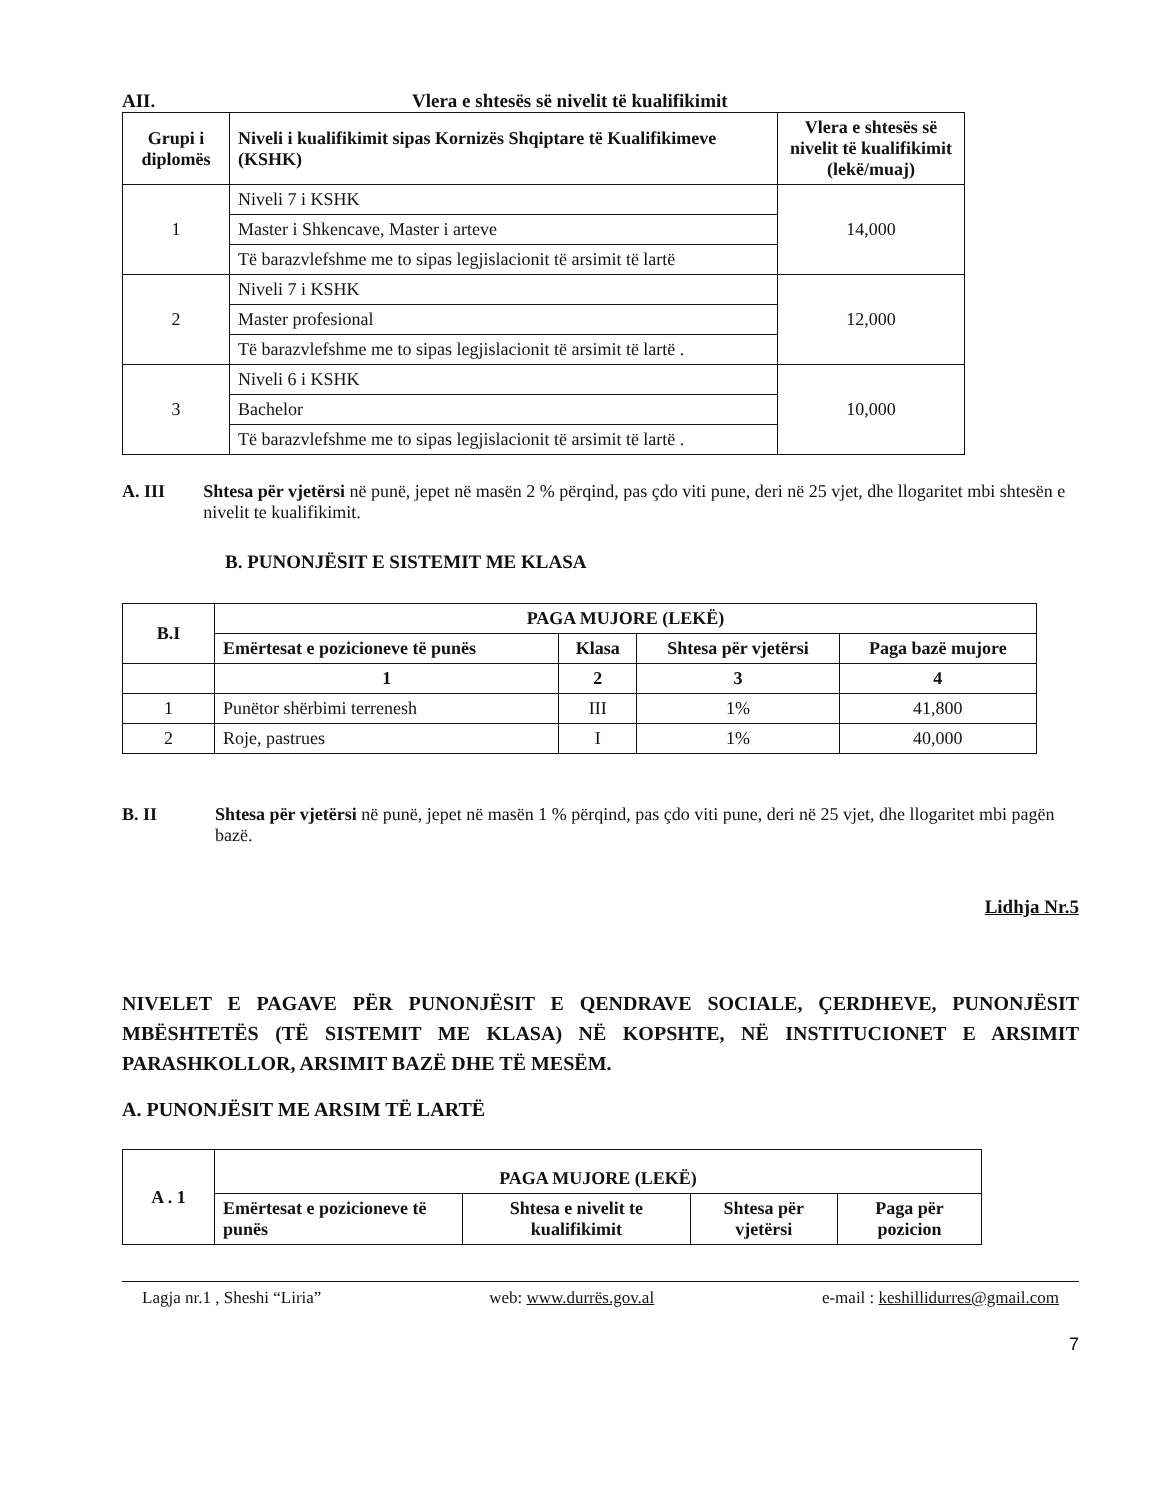AII. Vlera e shtesës së nivelit të kualifikimit
| Grupi i diplomës | Niveli i kualifikimit sipas Kornizës Shqiptare të Kualifikimeve (KSHK) | Vlera e shtesës së nivelit të kualifikimit (lekë/muaj) |
| --- | --- | --- |
| 1 | Niveli 7 i KSHK | 14,000 |
| | Master i Shkencave, Master i arteve | |
| | Të barazvlefshme me to sipas legjislacionit të arsimit të lartë | |
| 2 | Niveli 7 i KSHK | 12,000 |
| | Master profesional | |
| | Të barazvlefshme me to sipas legjislacionit të arsimit të lartë . | |
| 3 | Niveli 6 i KSHK | 10,000 |
| | Bachelor | |
| | Të barazvlefshme me to sipas legjislacionit të arsimit të lartë . | |
A. III Shtesa për vjetërsi në punë, jepet në masën 2 % përqind, pas çdo viti pune, deri në 25 vjet, dhe llogaritet mbi shtesën e nivelit te kualifikimit.
B. PUNONJËSIT E SISTEMIT ME KLASA
| B.I | PAGA MUJORE (LEKË) | | | |
| --- | --- | --- | --- | --- |
| | Emërtesat e pozicioneve të punës | Klasa | Shtesa për vjetërsi | Paga bazë mujore |
| | 1 | 2 | 3 | 4 |
| 1 | Punëtor shërbimi terrenesh | III | 1% | 41,800 |
| 2 | Roje, pastrues | I | 1% | 40,000 |
B. II Shtesa për vjetërsi në punë, jepet në masën 1 % përqind, pas çdo viti pune, deri në 25 vjet, dhe llogaritet mbi pagën bazë.
Lidhja Nr.5
NIVELET E PAGAVE PËR PUNONJËSIT E QENDRAVE SOCIALE, ÇERDHEVE, PUNONJËSIT MBËSHTETËS (TË SISTEMIT ME KLASA) NË KOPSHTE, NË INSTITUCIONET E ARSIMIT PARASHKOLLOR, ARSIMIT BAZË DHE TË MESËM.
A. PUNONJËSIT ME ARSIM TË LARTË
| A . 1 | PAGA MUJORE (LEKË) | | | |
| --- | --- | --- | --- | --- |
| | Emërtesat e pozicioneve të punës | Shtesa e nivelit te kualifikimit | Shtesa për vjetërsi | Paga për pozicion |
Lagja nr.1 , Sheshi “Liria” web: www.durrës.gov.al e-mail : keshillidurres@gmail.com
7